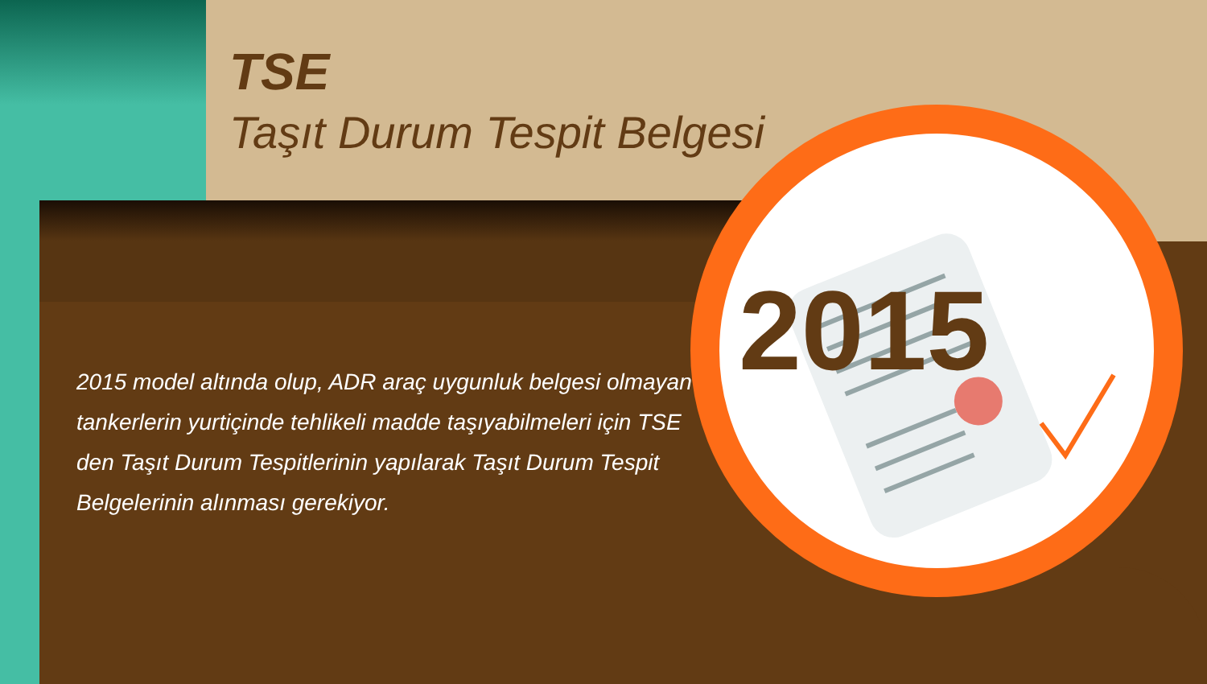TSE
Taşıt Durum Tespit Belgesi
2015 model altında olup, ADR araç uygunluk belgesi olmayan tankerlerin yurtiçinde tehlikeli madde taşıyabilmeleri için TSE den Taşıt Durum Tespitlerinin yapılarak Taşıt Durum Tespit Belgelerinin alınması gerekiyor.
2015